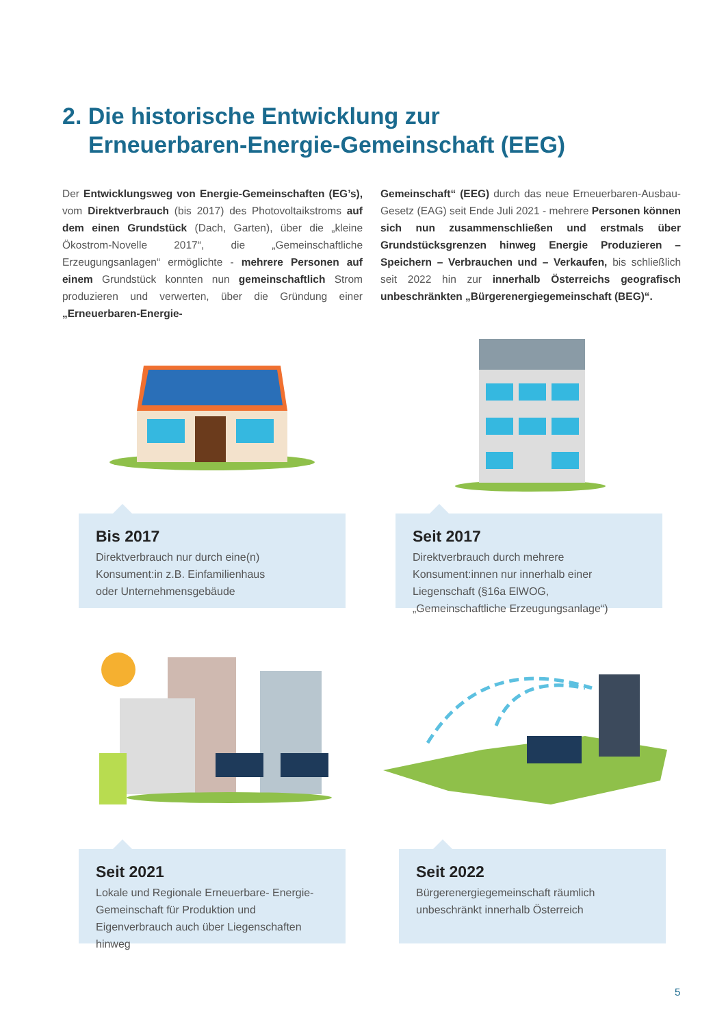2. Die historische Entwicklung zur
Erneuerbaren-Energie-Gemeinschaft (EEG)
Der Entwicklungsweg von Energie-Gemeinschaften (EG’s), vom Direktverbrauch (bis 2017) des Photovoltaikstroms auf dem einen Grundstück (Dach, Garten), über die „kleine Ökostrom-Novelle 2017“, die „Gemeinschaftliche Erzeugungsanlagen“ ermöglichte - mehrere Personen auf einem Grundstück konnten nun gemeinschaftlich Strom produzieren und verwerten, über die Gründung einer „Erneuerbaren-Energie-
Gemeinschaft“ (EEG) durch das neue Erneuerbaren-Ausbau-Gesetz (EAG) seit Ende Juli 2021 - mehrere Personen können sich nun zusammenschließen und erstmals über Grundstücksgrenzen hinweg Energie Produzieren – Speichern – Verbrauchen und – Verkaufen, bis schließlich seit 2022 hin zur innerhalb Österreichs geografisch unbeschränkten „Bürgerenergiegemeinschaft (BEG)“.
Bis 2017
Direktverbrauch nur durch eine(n)
Konsument:in z.B. Einfamilienhaus
oder Unternehmensgebäude
Seit 2017
Direktverbrauch durch mehrere Konsument:innen nur innerhalb einer Liegenschaft (§16a ElWOG, „Gemeinschaftliche Erzeugungsanlage“)
Seit 2021
Lokale und Regionale Erneuerbare- Energie-Gemeinschaft für Produktion und Eigenverbrauch auch über Liegenschaften hinweg
Seit 2022
Bürgerenergiegemeinschaft räumlich
unbeschränkt innerhalb Österreich
5